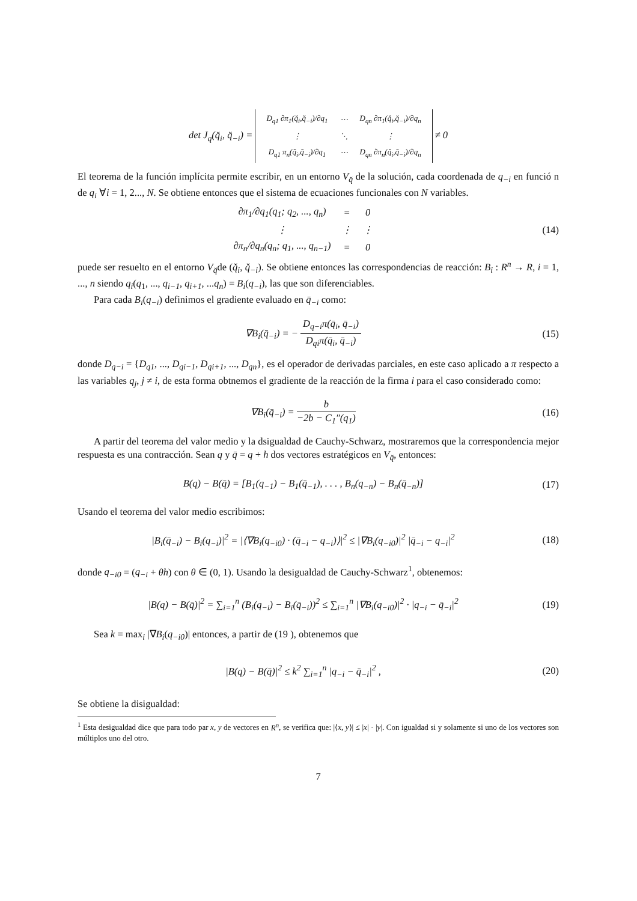det J<sub>q</sub>(q̌<sub>i</sub>, q̌<sub>−i</sub>) =
| D<sub>q1</sub> ∂π<sub>1</sub>(q̌<sub>i</sub>,q̌<sub>−i</sub>)/∂q<sub>1</sub> | ⋯ | D<sub>qn</sub> ∂π<sub>1</sub>(q̌<sub>i</sub>,q̌<sub>−i</sub>)/∂q<sub>n</sub> |
| ⋮ | ⋱ | ⋮ |
| D<sub>q1</sub> π<sub>n</sub>(q̌<sub>i</sub>,q̌<sub>−i</sub>)/∂q<sub>1</sub> | ⋯ | D<sub>qn</sub> ∂π<sub>n</sub>(q̌<sub>i</sub>,q̌<sub>−i</sub>)/∂q<sub>n</sub> |
≠ 0
El teorema de la función implícita permite escribir, en un entorno V<sub>q̌</sub> de la solución, cada coordenada de q<sub>−i</sub> en funció n de q<sub>i</sub> ∀i = 1, 2..., N. Se obtiene entonces que el sistema de ecuaciones funcionales con N variables.
| ∂π<sub>1</sub>/∂q<sub>1</sub>(q<sub>1</sub>; q<sub>2</sub>, ..., q<sub>n</sub>) | = | 0 |
| ⋮ | ⋮ | ⋮ |
| ∂π<sub>n</sub>/∂q<sub>n</sub>(q<sub>n</sub>; q<sub>1</sub>, ..., q<sub>n−1</sub>) | = | 0 |
(14)
puede ser resuelto en el entorno V<sub>q̌</sub>de (q̌<sub>i</sub>, q̌<sub>−i</sub>). Se obtiene entonces las correspondencias de reacción: B<sub>i</sub> : R<sup>n</sup> → R, i = 1, ..., n siendo q<sub>i</sub>(q<sub>1</sub>, ..., q<sub>i−1</sub>, q<sub>i+1</sub>, ...q<sub>n</sub>) = B<sub>i</sub>(q<sub>−i</sub>), las que son diferenciables.
Para cada B<sub>i</sub>(q<sub>−i</sub>) definimos el gradiente evaluado en q̄<sub>−i</sub> como:
∇B<sub>i</sub>(q̄<sub>−i</sub>) = − D<sub>q−i</sub>π(q̄<sub>i</sub>, q̄<sub>−i</sub>) D<sub>qi</sub>π(q̄<sub>i</sub>, q̄<sub>−i</sub>)
(15)
donde D<sub>q−i</sub> = {D<sub>q1</sub>, ..., D<sub>qi−1</sub>, D<sub>qi+1</sub>, ..., D<sub>qn</sub>}, es el operador de derivadas parciales, en este caso aplicado a π respecto a las variables q<sub>j</sub>, j ≠ i, de esta forma obtnemos el gradiente de la reacción de la firma i para el caso considerado como:
∇B<sub>i</sub>(q̄<sub>−i</sub>) = b −2b − C<sub>1</sub>″(q<sub>1</sub>) (16)
A partir del teorema del valor medio y la dsigualdad de Cauchy-Schwarz, mostraremos que la correspondencia mejor respuesta es una contracción. Sean q y q̄ = q + h dos vectores estratégicos en V<sub>q̌</sub>, entonces:
B(q) − B(q̄) = [B<sub>1</sub>(q<sub>−1</sub>) − B<sub>1</sub>(q̄<sub>−1</sub>), . . . , B<sub>n</sub>(q<sub>−n</sub>) − B<sub>n</sub>(q̄<sub>−n</sub>)]
(17)
Usando el teorema del valor medio escribimos:
|B<sub>i</sub>(q̄<sub>−i</sub>) − B<sub>i</sub>(q<sub>−i</sub>)|<sup>2</sup> = |⟨∇B<sub>i</sub>(q<sub>−i0</sub>) · (q̄<sub>−i</sub> − q<sub>−i</sub>)⟩|<sup>2</sup> ≤ |∇B<sub>i</sub>(q<sub>−i0</sub>)|<sup>2</sup> |q̄<sub>−i</sub> − q<sub>−i</sub>|<sup>2</sup>
(18)
donde q<sub>−i0</sub> = (q<sub>−i</sub> + θh) con θ ∈ (0, 1). Usando la desigualdad de Cauchy-Schwarz<sup>1</sup>, obtenemos:
|B(q) − B(q̄)|<sup>2</sup> = ∑<sub>i=1</sub><sup>n</sup> (B<sub>i</sub>(q<sub>−i</sub>) − B<sub>i</sub>(q̄<sub>−i</sub>))<sup>2</sup> ≤ ∑<sub>i=1</sub><sup>n</sup> |∇B<sub>i</sub>(q<sub>−i0</sub>)|<sup>2</sup> · |q<sub>−i</sub> − q̄<sub>−i</sub>|<sup>2</sup>
(19)
Sea k = max<sub>i</sub> |∇B<sub>i</sub>(q<sub>−i0</sub>)| entonces, a partir de (19 ), obtenemos que
|B(q) − B(q̄)|<sup>2</sup> ≤ k<sup>2</sup> ∑<sub>i=1</sub><sup>n</sup> |q<sub>−i</sub> − q̄<sub>−i</sub>|<sup>2</sup> ,
(20)
Se obtiene la disigualdad:
<sup>1</sup> Esta desigualdad dice que para todo par x, y de vectores en R<sup>n</sup>, se verifica que: |⟨x, y⟩| ≤ |x| · |y|. Con igualdad si y solamente si uno de los vectores son múltiplos uno del otro.
7